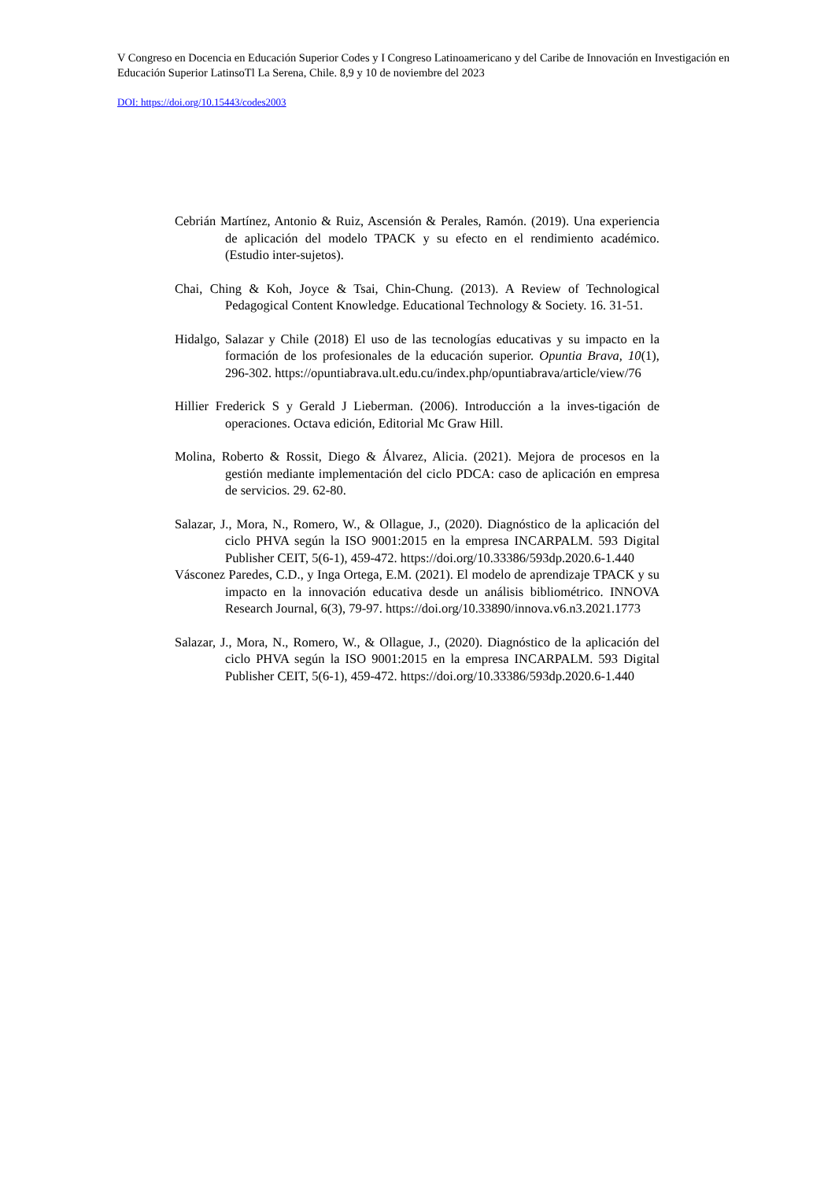V Congreso en Docencia en Educación Superior Codes y I Congreso Latinoamericano y del Caribe de Innovación en Investigación en Educación Superior LatinsoTl La Serena, Chile. 8,9 y 10 de noviembre del 2023
DOI: https://doi.org/10.15443/codes2003
Cebrián Martínez, Antonio & Ruiz, Ascensión & Perales, Ramón. (2019). Una experiencia de aplicación del modelo TPACK y su efecto en el rendimiento académico. (Estudio inter-sujetos).
Chai, Ching & Koh, Joyce & Tsai, Chin-Chung. (2013). A Review of Technological Pedagogical Content Knowledge. Educational Technology & Society. 16. 31-51.
Hidalgo, Salazar y Chile (2018) El uso de las tecnologías educativas y su impacto en la formación de los profesionales de la educación superior. Opuntia Brava, 10(1), 296-302. https://opuntiabrava.ult.edu.cu/index.php/opuntiabrava/article/view/76
Hillier Frederick S y Gerald J Lieberman. (2006). Introducción a la inves-tigación de operaciones. Octava edición, Editorial Mc Graw Hill.
Molina, Roberto & Rossit, Diego & Álvarez, Alicia. (2021). Mejora de procesos en la gestión mediante implementación del ciclo PDCA: caso de aplicación en empresa de servicios. 29. 62-80.
Salazar, J., Mora, N., Romero, W., & Ollague, J., (2020). Diagnóstico de la aplicación del ciclo PHVA según la ISO 9001:2015 en la empresa INCARPALM. 593 Digital Publisher CEIT, 5(6-1), 459-472. https://doi.org/10.33386/593dp.2020.6-1.440
Vásconez Paredes, C.D., y Inga Ortega, E.M. (2021). El modelo de aprendizaje TPACK y su impacto en la innovación educativa desde un análisis bibliométrico. INNOVA Research Journal, 6(3), 79-97. https://doi.org/10.33890/innova.v6.n3.2021.1773
Salazar, J., Mora, N., Romero, W., & Ollague, J., (2020). Diagnóstico de la aplicación del ciclo PHVA según la ISO 9001:2015 en la empresa INCARPALM. 593 Digital Publisher CEIT, 5(6-1), 459-472. https://doi.org/10.33386/593dp.2020.6-1.440